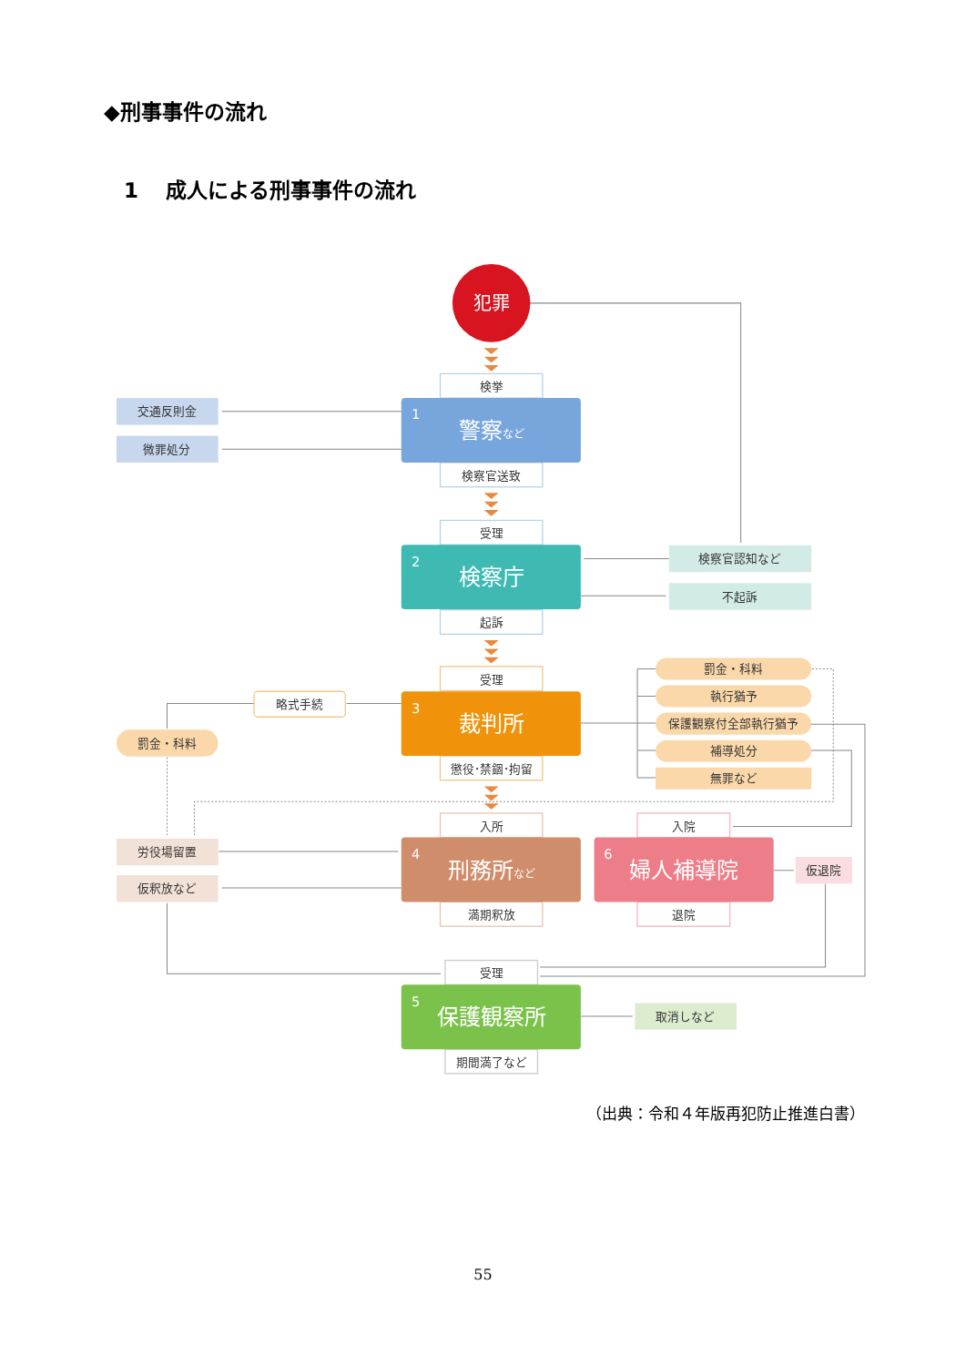◆刑事事件の流れ
1 成人による刑事事件の流れ
犯罪
検挙
1
警察など
交通反則金
微罪処分
検察官送致
受理
2
検察庁
検察官認知など
不起訴
起訴
受理
略式手続
罰金・科料
執行猶予
保護観察付全部執行猶予
補導処分
無罪など
3
裁判所
罰金・科料
懲役･禁錮･拘留
入所
入院
労役場留置
仮釈放など
4
刑務所など
6
婦人補導院
仮退院
満期釈放
退院
受理
5
保護観察所
取消しなど
期間満了など
（出典：令和４年版再犯防止推進白書）
55